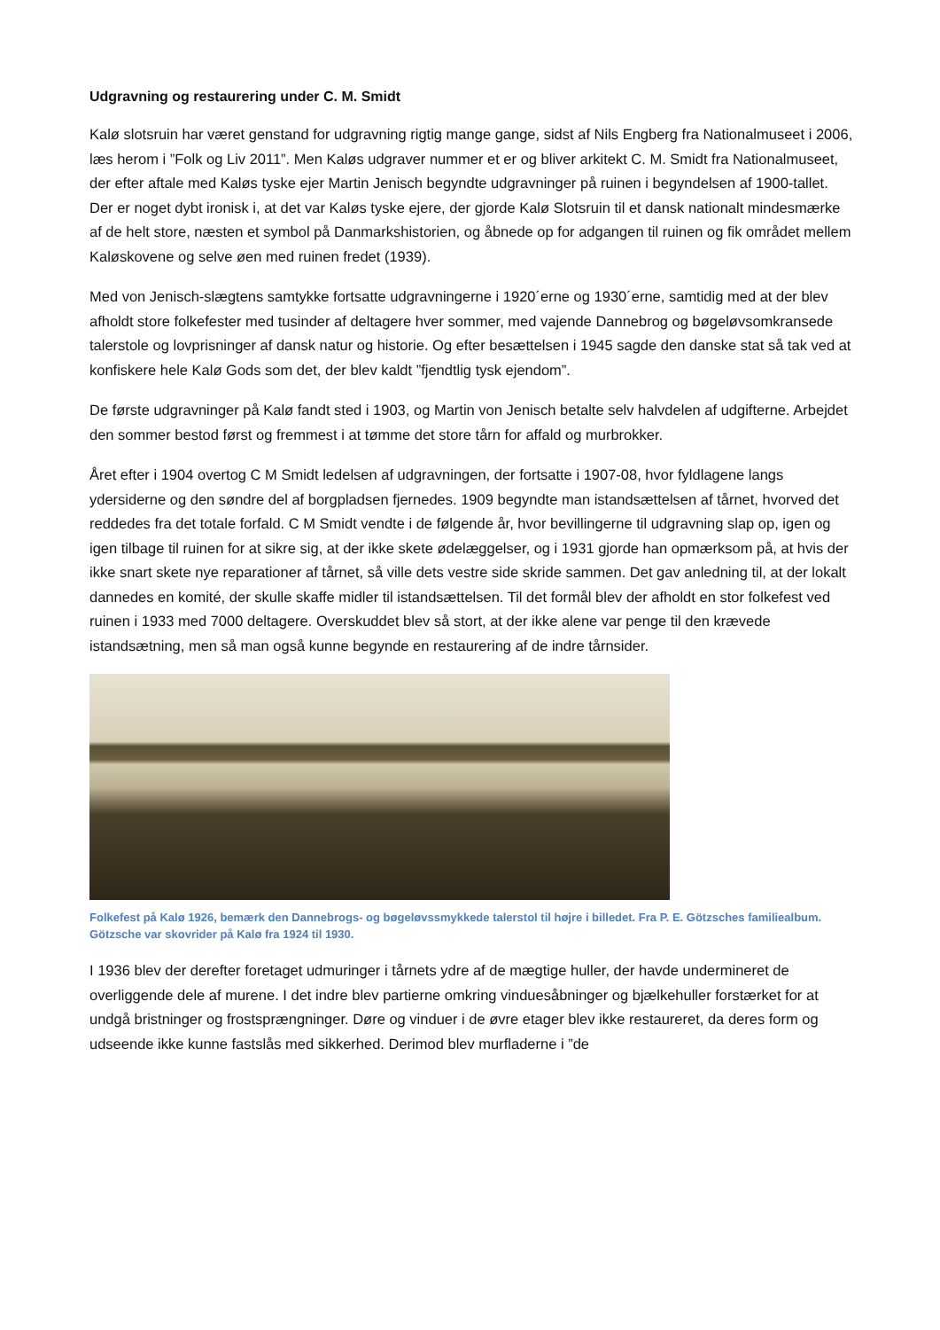Udgravning og restaurering under C. M. Smidt
Kalø slotsruin har været genstand for udgravning rigtig mange gange, sidst af Nils Engberg fra Nationalmuseet i 2006, læs herom i ”Folk og Liv 2011”. Men Kaløs udgraver nummer et er og bliver arkitekt C. M. Smidt fra Nationalmuseet, der efter aftale med Kaløs tyske ejer Martin Jenisch begyndte udgravninger på ruinen i begyndelsen af 1900-tallet. Der er noget dybt ironisk i, at det var Kaløs tyske ejere, der gjorde Kalø Slotsruin til et dansk nationalt mindesmærke af de helt store, næsten et symbol på Danmarkshistorien, og åbnede op for adgangen til ruinen og fik området mellem Kaløskovene og selve øen med ruinen fredet (1939).
Med von Jenisch-slægtens samtykke fortsatte udgravningerne i 1920´erne og 1930´erne, samtidig med at der blev afholdt store folkefester med tusinder af deltagere hver sommer, med vajende Dannebrog og bøgeløvsomkransede talerstole og lovprisninger af dansk natur og historie. Og efter besættelsen i 1945 sagde den danske stat så tak ved at konfiskere hele Kalø Gods som det, der blev kaldt ”fjendtlig tysk ejendom”.
De første udgravninger på Kalø fandt sted i 1903, og Martin von Jenisch betalte selv halvdelen af udgifterne. Arbejdet den sommer bestod først og fremmest i at tømme det store tårn for affald og murbrokker.
Året efter i 1904 overtog C M Smidt ledelsen af udgravningen, der fortsatte i 1907-08, hvor fyldlagene langs ydersiderne og den søndre del af borgpladsen fjernedes. 1909 begyndte man istandsættelsen af tårnet, hvorved det reddedes fra det totale forfald. C M Smidt vendte i de følgende år, hvor bevillingerne til udgravning slap op, igen og igen tilbage til ruinen for at sikre sig, at der ikke skete ødelæggelser, og i 1931 gjorde han opmærksom på, at hvis der ikke snart skete nye reparationer af tårnet, så ville dets vestre side skride sammen. Det gav anledning til, at der lokalt dannedes en komité, der skulle skaffe midler til istandsættelsen. Til det formål blev der afholdt en stor folkefest ved ruinen i 1933 med 7000 deltagere. Overskuddet blev så stort, at der ikke alene var penge til den krævede istandsætning, men så man også kunne begynde en restaurering af de indre tårnsider.
Folkefest på Kalø 1926, bemærk den Dannebrogs- og bøgeløvssmykkede talerstol til højre i billedet. Fra P. E. Götzsches familiealbum. Götzsche var skovrider på Kalø fra 1924 til 1930.
I 1936 blev der derefter foretaget udmuringer i tårnets ydre af de mægtige huller, der havde undermineret de overliggende dele af murene. I det indre blev partierne omkring vinduesåbninger og bjælkehuller forstærket for at undgå bristninger og frostsprængninger. Døre og vinduer i de øvre etager blev ikke restaureret, da deres form og udseende ikke kunne fastslås med sikkerhed. Derimod blev murfladerne i ”de